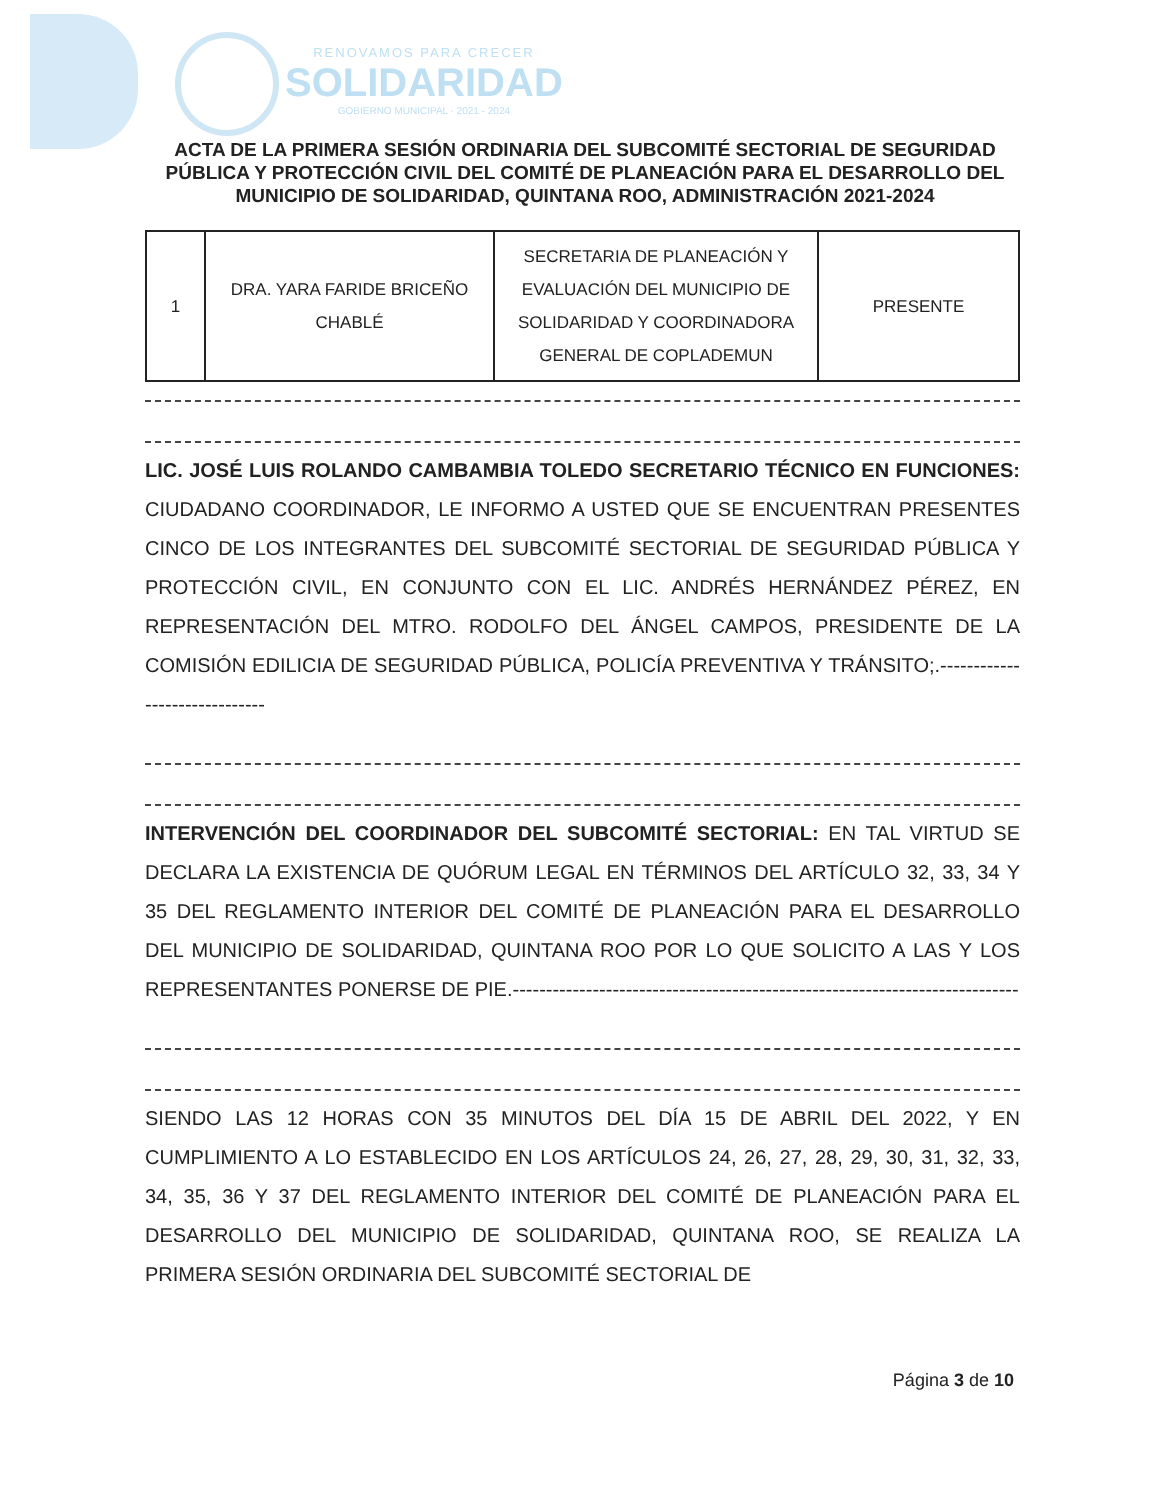RENOVAMOS PARA CRECER
SOLIDARIDAD
GOBIERNO MUNICIPAL · 2021 - 2024
ACTA DE LA PRIMERA SESIÓN ORDINARIA DEL SUBCOMITÉ SECTORIAL DE SEGURIDAD PÚBLICA Y PROTECCIÓN CIVIL DEL COMITÉ DE PLANEACIÓN PARA EL DESARROLLO DEL MUNICIPIO DE SOLIDARIDAD, QUINTANA ROO, ADMINISTRACIÓN 2021-2024
| 1 | DRA. YARA FARIDE BRICEÑO CHABLÉ | SECRETARIA DE PLANEACIÓN Y EVALUACIÓN DEL MUNICIPIO DE SOLIDARIDAD Y COORDINADORA GENERAL DE COPLADEMUN | PRESENTE |
LIC. JOSÉ LUIS ROLANDO CAMBAMBIA TOLEDO SECRETARIO TÉCNICO EN FUNCIONES: CIUDADANO COORDINADOR, LE INFORMO A USTED QUE SE ENCUENTRAN PRESENTES CINCO DE LOS INTEGRANTES DEL SUBCOMITÉ SECTORIAL DE SEGURIDAD PÚBLICA Y PROTECCIÓN CIVIL, EN CONJUNTO CON EL LIC. ANDRÉS HERNÁNDEZ PÉREZ, EN REPRESENTACIÓN DEL MTRO. RODOLFO DEL ÁNGEL CAMPOS, PRESIDENTE DE LA COMISIÓN EDILICIA DE SEGURIDAD PÚBLICA, POLICÍA PREVENTIVA Y TRÁNSITO;.------------------------------
INTERVENCIÓN DEL COORDINADOR DEL SUBCOMITÉ SECTORIAL: EN TAL VIRTUD SE DECLARA LA EXISTENCIA DE QUÓRUM LEGAL EN TÉRMINOS DEL ARTÍCULO 32, 33, 34 Y 35 DEL REGLAMENTO INTERIOR DEL COMITÉ DE PLANEACIÓN PARA EL DESARROLLO DEL MUNICIPIO DE SOLIDARIDAD, QUINTANA ROO POR LO QUE SOLICITO A LAS Y LOS REPRESENTANTES PONERSE DE PIE.----------------------------------------------------------------------------
SIENDO LAS 12 HORAS CON 35 MINUTOS DEL DÍA 15 DE ABRIL DEL 2022, Y EN CUMPLIMIENTO A LO ESTABLECIDO EN LOS ARTÍCULOS 24, 26, 27, 28, 29, 30, 31, 32, 33, 34, 35, 36 Y 37 DEL REGLAMENTO INTERIOR DEL COMITÉ DE PLANEACIÓN PARA EL DESARROLLO DEL MUNICIPIO DE SOLIDARIDAD, QUINTANA ROO, SE REALIZA LA PRIMERA SESIÓN ORDINARIA DEL SUBCOMITÉ SECTORIAL DE
Página 3 de 10